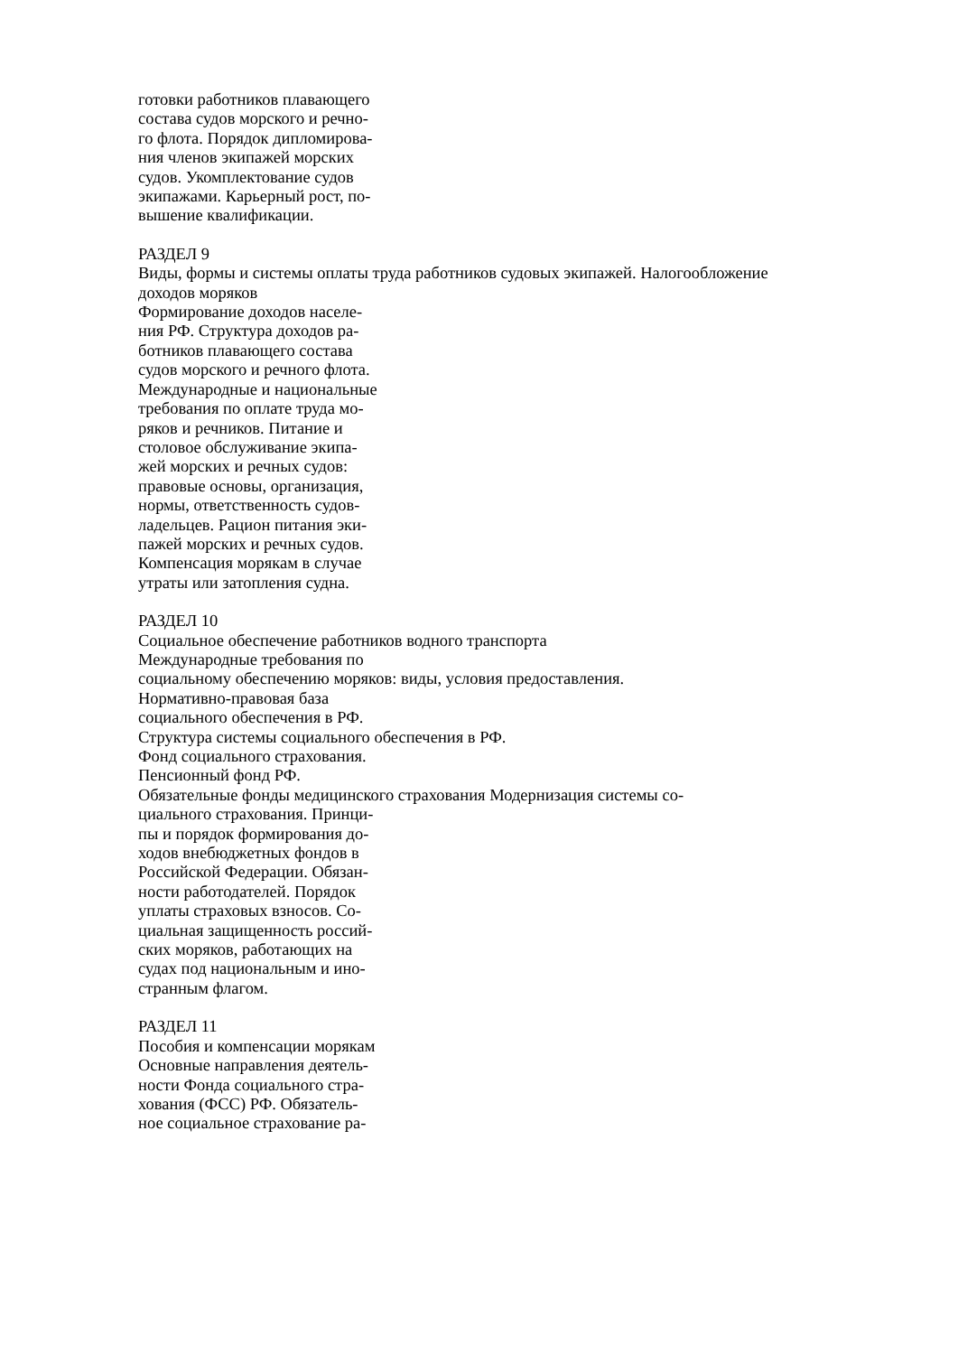готовки работников плавающего
состава судов морского и речно-
го флота. Порядок дипломирова-
ния членов экипажей морских
судов. Укомплектование судов
экипажами. Карьерный рост, по-
вышение квалификации.
РАЗДЕЛ 9
Виды, формы и системы оплаты труда работников судовых экипажей. Налогообложение
доходов моряков
Формирование доходов населе-
ния РФ. Структура доходов ра-
ботников плавающего состава
судов морского и речного флота.
Международные и национальные
требования по оплате труда мо-
ряков и речников. Питание и
столовое обслуживание экипа-
жей морских и речных судов:
правовые основы, организация,
нормы, ответственность судов-
ладельцев. Рацион питания эки-
пажей морских и речных судов.
Компенсация морякам в случае
утраты или затопления судна.
РАЗДЕЛ 10
Социальное обеспечение работников водного транспорта
Международные требования по
социальному обеспечению моряков: виды, условия предоставления.
Нормативно-правовая база
социального обеспечения в РФ.
Структура системы социального обеспечения в РФ.
Фонд социального страхования.
Пенсионный фонд РФ.
Обязательные фонды медицинского страхования Модернизация системы со-
циального страхования. Принци-
пы и порядок формирования до-
ходов внебюджетных фондов в
Российской Федерации. Обязан-
ности работодателей. Порядок
уплаты страховых взносов. Со-
циальная защищенность россий-
ских моряков, работающих на
судах под национальным и ино-
странным флагом.
РАЗДЕЛ 11
Пособия и компенсации морякам
Основные направления деятель-
ности Фонда социального стра-
хования (ФСС) РФ. Обязатель-
ное социальное страхование ра-